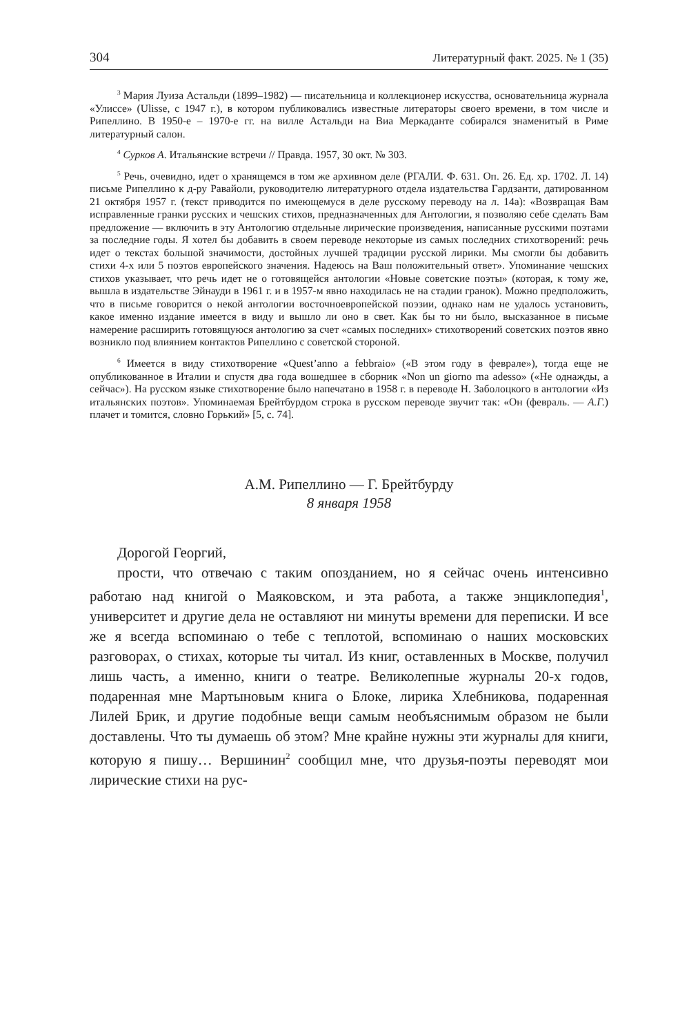304 Литературный факт. 2025. № 1 (35)
<sup>3</sup> Мария Луиза Астальди (1899–1982) — писательница и коллекционер искусства, основательница журнала «Улиссе» (Ulisse, с 1947 г.), в котором публиковались известные литераторы своего времени, в том числе и Рипеллино. В 1950-е – 1970-е гг. на вилле Астальди на Виа Меркаданте собирался знаменитый в Риме литературный салон.
<sup>4</sup> Сурков А. Итальянские встречи // Правда. 1957, 30 окт. № 303.
<sup>5</sup> Речь, очевидно, идет о хранящемся в том же архивном деле (РГАЛИ. Ф. 631. Оп. 26. Ед. хр. 1702. Л. 14) письме Рипеллино к д-ру Равайоли, руководителю литературного отдела издательства Гардзанти, датированном 21 октября 1957 г. (текст приводится по имеющемуся в деле русскому переводу на л. 14а): «Возвращая Вам исправленные гранки русских и чешских стихов, предназначенных для Антологии, я позволяю себе сделать Вам предложение — включить в эту Антологию отдельные лирические произведения, написанные русскими поэтами за последние годы. Я хотел бы добавить в своем переводе некоторые из самых последних стихотворений: речь идет о текстах большой значимости, достойных лучшей традиции русской лирики. Мы смогли бы добавить стихи 4-х или 5 поэтов европейского значения. Надеюсь на Ваш положительный ответ». Упоминание чешских стихов указывает, что речь идет не о готовящейся антологии «Новые советские поэты» (которая, к тому же, вышла в издательстве Эйнауди в 1961 г. и в 1957-м явно находилась не на стадии гранок). Можно предположить, что в письме говорится о некой антологии восточноевропейской поэзии, однако нам не удалось установить, какое именно издание имеется в виду и вышло ли оно в свет. Как бы то ни было, высказанное в письме намерение расширить готовящуюся антологию за счет «самых последних» стихотворений советских поэтов явно возникло под влиянием контактов Рипеллино с советской стороной.
<sup>6</sup> Имеется в виду стихотворение «Quest’anno a febbraio» («В этом году в феврале»), тогда еще не опубликованное в Италии и спустя два года вошедшее в сборник «Non un giorno ma adesso» («Не однажды, а сейчас»). На русском языке стихотворение было напечатано в 1958 г. в переводе Н. Заболоцкого в антологии «Из итальянских поэтов». Упоминаемая Брейтбурдом строка в русском переводе звучит так: «Он (февраль. — А.Г.) плачет и томится, словно Горький» [5, с. 74].
А.М. Рипеллино — Г. Брейтбурду
8 января 1958
Дорогой Георгий,
прости, что отвечаю с таким опозданием, но я сейчас очень интенсивно работаю над книгой о Маяковском, и эта работа, а также энциклопедия<sup>1</sup>, университет и другие дела не оставляют ни минуты времени для переписки. И все же я всегда вспоминаю о тебе с теплотой, вспоминаю о наших московских разговорах, о стихах, которые ты читал. Из книг, оставленных в Москве, получил лишь часть, а именно, книги о театре. Великолепные журналы 20-х годов, подаренная мне Мартыновым книга о Блоке, лирика Хлебникова, подаренная Лилей Брик, и другие подобные вещи самым необъяснимым образом не были доставлены. Что ты думаешь об этом? Мне крайне нужны эти журналы для книги, которую я пишу… Вершинин<sup>2</sup> сообщил мне, что друзья-поэты переводят мои лирические стихи на рус-